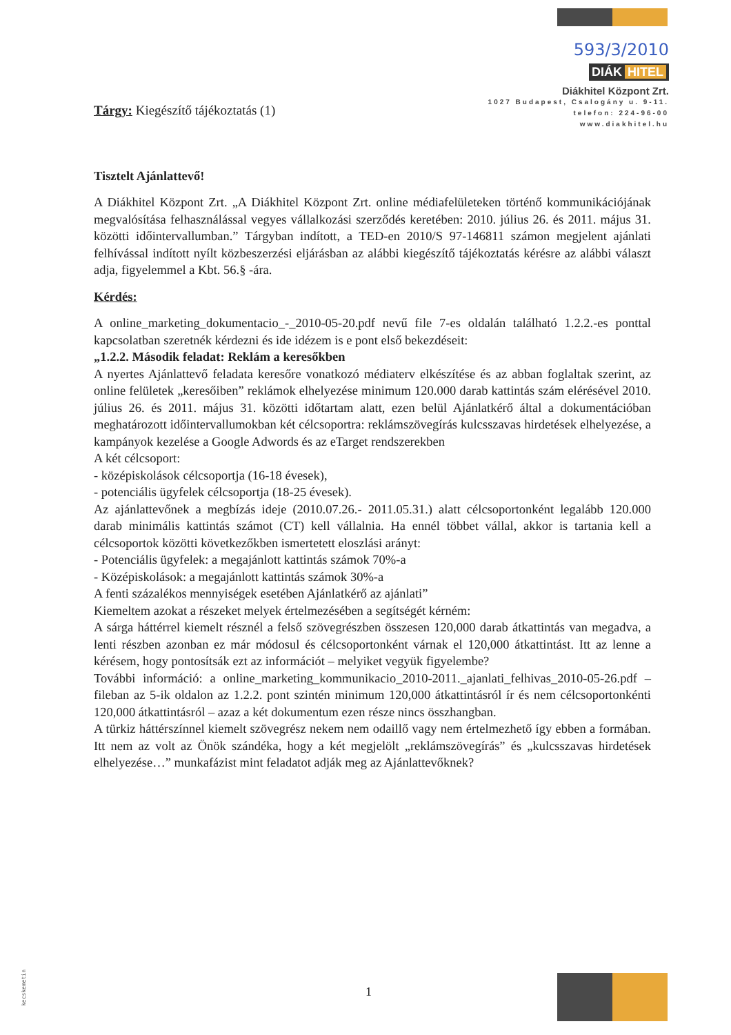593/3/2010
DIÁK HITEL
Diákhitel Központ Zrt.
1027 Budapest, Csalogány u. 9-11.
telefon: 224-96-00
www.diakhitel.hu
Tárgy: Kiegészítő tájékoztatás (1)
Tisztelt Ajánlattevő!
A Diákhitel Központ Zrt. „A Diákhitel Központ Zrt. online médiafelületeken történő kommunikációjának megvalósítása felhasználással vegyes vállalkozási szerződés keretében: 2010. július 26. és 2011. május 31. közötti időintervallumban.” Tárgyban indított, a TED-en 2010/S 97-146811 számon megjelent ajánlati felhívással indított nyílt közbeszerzési eljárásban az alábbi kiegészítő tájékoztatás kérésre az alábbi választ adja, figyelemmel a Kbt. 56.§ -ára.
Kérdés:
A online_marketing_dokumentacio_-_2010-05-20.pdf nevű file 7-es oldalán található 1.2.2.-es ponttal kapcsolatban szeretnék kérdezni és ide idézem is e pont első bekezdéseit:
„1.2.2. Második feladat: Reklám a keresőkben
A nyertes Ajánlattevő feladata keresőre vonatkozó médiaterv elkészítése és az abban foglaltak szerint, az online felületek „keresőiben” reklámok elhelyezése minimum 120.000 darab kattintás szám elérésével 2010. július 26. és 2011. május 31. közötti időtartam alatt, ezen belül Ajánlatkérő által a dokumentációban meghatározott időintervallumokban két célcsoportra: reklámszövegírás kulcsszavas hirdetések elhelyezése, a kampányok kezelése a Google Adwords és az eTarget rendszerekben
A két célcsoport:
- középiskolások célcsoportja (16-18 évesek),
- potenciális ügyfelek célcsoportja (18-25 évesek).
Az ajánlattevőnek a megbízás ideje (2010.07.26.- 2011.05.31.) alatt célcsoportonként legalább 120.000 darab minimális kattintás számot (CT) kell vállalnia. Ha ennél többet vállal, akkor is tartania kell a célcsoportok közötti következőkben ismertetett eloszlási arányt:
- Potenciális ügyfelek: a megajánlott kattintás számok 70%-a
- Középiskolások: a megajánlott kattintás számok 30%-a
A fenti százalékos mennyiségek esetében Ajánlatkérő az ajánlati”
Kiemeltem azokat a részeket melyek értelmezésében a segítségét kérném:
A sárga háttérrel kiemelt résznél a felső szövegrészben összesen 120,000 darab átkattintás van megadva, a lenti részben azonban ez már módosul és célcsoportonként várnak el 120,000 átkattintást. Itt az lenne a kérésem, hogy pontosítsák ezt az információt – melyiket vegyük figyelembe?
További információ: a online_marketing_kommunikacio_2010-2011._ajanlati_felhivas_2010-05-26.pdf – fileban az 5-ik oldalon az 1.2.2. pont szintén minimum 120,000 átkattintásról ír és nem célcsoportonkénti 120,000 átkattintásról – azaz a két dokumentum ezen része nincs összhangban.
A türkiz háttérszínnel kiemelt szövegrész nekem nem odaillő vagy nem értelmezhető így ebben a formában. Itt nem az volt az Önök szándéka, hogy a két megjelölt „reklámszövegírás” és „kulcsszavas hirdetések elhelyezése…” munkafázist mint feladatot adják meg az Ajánlattevőknek?
1
kecskemetin